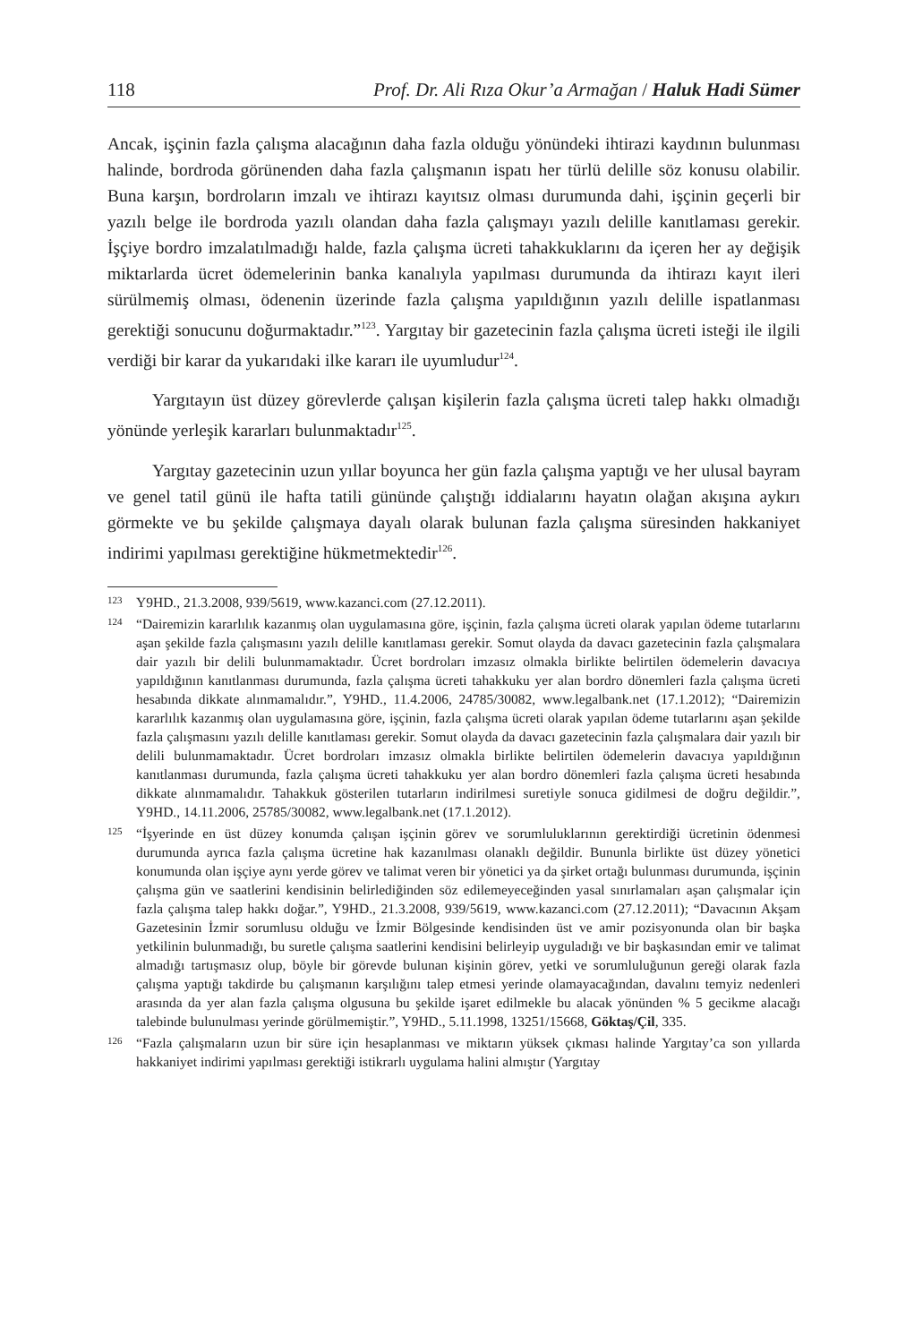118 Prof. Dr. Ali Rıza Okur’a Armağan / Haluk Hadi Sümer
Ancak, işçinin fazla çalışma alacağının daha fazla olduğu yönündeki ihtirazi kaydının bulunması halinde, bordroda görünenden daha fazla çalışmanın ispatı her türlü delille söz konusu olabilir. Buna karşın, bordroların imzalı ve ihtirazı kayıtsız olması durumunda dahi, işçinin geçerli bir yazılı belge ile bordroda yazılı olandan daha fazla çalışmayı yazılı delille kanıtlaması gerekir. İşçiye bordro imzalatılmadığı halde, fazla çalışma ücreti tahakkuklarını da içeren her ay değişik miktarlarda ücret ödemelerinin banka kanalıyla yapılması durumunda da ihtirazı kayıt ileri sürülmemiş olması, ödenenin üzerinde fazla çalışma yapıldığının yazılı delille ispatlanması gerektiği sonucunu doğurmaktadır.”<sup>123</sup>. Yargıtay bir gazetecinin fazla çalışma ücreti isteği ile ilgili verdiği bir karar da yukarıdaki ilke kararı ile uyumludur<sup>124</sup>.
Yargıtayın üst düzey görevlerde çalışan kişilerin fazla çalışma ücreti talep hakkı olmadığı yönünde yerleşik kararları bulunmaktadır<sup>125</sup>.
Yargıtay gazetecinin uzun yıllar boyunca her gün fazla çalışma yaptığı ve her ulusal bayram ve genel tatil günü ile hafta tatili gününde çalıştığı iddialarını hayatın olağan akışına aykırı görmekte ve bu şekilde çalışmaya dayalı olarak bulunan fazla çalışma süresinden hakkaniyet indirimi yapılması gerektiğine hükmetmektedir<sup>126</sup>.
123 Y9HD., 21.3.2008, 939/5619, www.kazanci.com (27.12.2011).
124 “Dairemizin kararlılık kazanmış olan uygulamasına göre, işçinin, fazla çalışma ücreti olarak yapılan ödeme tutarlarını aşan şekilde fazla çalışmasını yazılı delille kanıtlaması gerekir. Somut olayda da davacı gazetecinin fazla çalışmalara dair yazılı bir delili bulunmamaktadır. Ücret bordroları imzasız olmakla birlikte belirtilen ödemelerin davacıya yapıldığının kanıtlanması durumunda, fazla çalışma ücreti tahakkuku yer alan bordro dönemleri fazla çalışma ücreti hesabında dikkate alınmamalıdır.”, Y9HD., 11.4.2006, 24785/30082, www.legalbank.net (17.1.2012); “Dairemizin kararlılık kazanmış olan uygulamasına göre, işçinin, fazla çalışma ücreti olarak yapılan ödeme tutarlarını aşan şekilde fazla çalışmasını yazılı delille kanıtlaması gerekir. Somut olayda da davacı gazetecinin fazla çalışmalara dair yazılı bir delili bulunmamaktadır. Ücret bordroları imzasız olmakla birlikte belirtilen ödemelerin davacıya yapıldığının kanıtlanması durumunda, fazla çalışma ücreti tahakkuku yer alan bordro dönemleri fazla çalışma ücreti hesabında dikkate alınmamalıdır. Tahakkuk gösterilen tutarların indirilmesi suretiyle sonuca gidilmesi de doğru değildir.”, Y9HD., 14.11.2006, 25785/30082, www.legalbank.net (17.1.2012).
125 “İşyerinde en üst düzey konumda çalışan işçinin görev ve sorumluluklarının gerektirdiği ücretinin ödenmesi durumunda ayrıca fazla çalışma ücretine hak kazanılması olanaklı değildir. Bununla birlikte üst düzey yönetici konumunda olan işçiye aynı yerde görev ve talimat veren bir yönetici ya da şirket ortağı bulunması durumunda, işçinin çalışma gün ve saatlerini kendisinin belirlediğinden söz edilemeyeceğinden yasal sınırlamaları aşan çalışmalar için fazla çalışma talep hakkı doğar.”, Y9HD., 21.3.2008, 939/5619, www.kazanci.com (27.12.2011); “Davacının Akşam Gazetesinin İzmir sorumlusu olduğu ve İzmir Bölgesinde kendisinden üst ve amir pozisyonunda olan bir başka yetkilinin bulunmadığı, bu suretle çalışma saatlerini kendisini belirleyip uyguladığı ve bir başkasından emir ve talimat almadığı tartışmasız olup, böyle bir görevde bulunan kişinin görev, yetki ve sorumluluğunun gereği olarak fazla çalışma yaptığı takdirde bu çalışmanın karşılığını talep etmesi yerinde olamayacağından, davalını temyiz nedenleri arasında da yer alan fazla çalışma olgusuna bu şekilde işaret edilmekle bu alacak yönünden % 5 gecikme alacağı talebinde bulunulması yerinde görülmemiştir.”, Y9HD., 5.11.1998, 13251/15668, Göktaş/Çil, 335.
126 “Fazla çalışmaların uzun bir süre için hesaplanması ve miktarın yüksek çıkması halinde Yargıtay’ca son yıllarda hakkaniyet indirimi yapılması gerektiği istikrarlı uygulama halini almıştır (Yargıtay